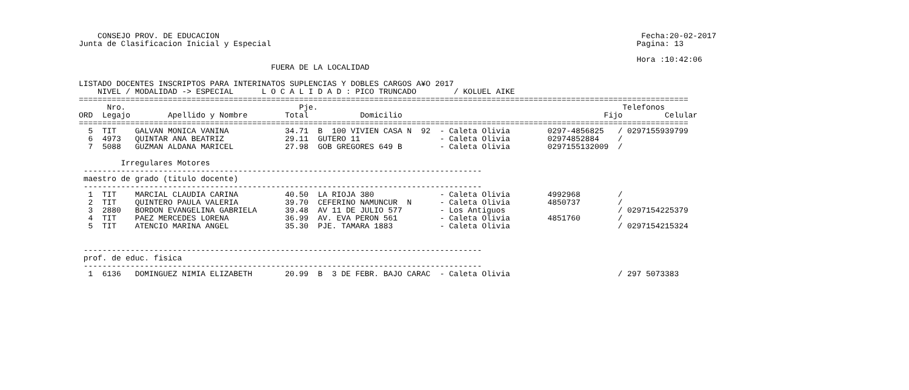CONSEJO PROV. DE EDUCACION                                                                                          Fecha:20-02-2017
Junta de Clasificacion Inicial y Especial                                                                              Pagina: 13

                                                                                                                       Hora :10:42:06
                                         FUERA DE LA LOCALIDAD

LISTADO DOCENTES INSCRIPTOS PARA INTERINATOS SUPLENCIAS Y DOBLES CARGOS A¥O 2017
    NIVEL / MODALIDAD -> ESPECIAL      L O C A L I D A D : PICO TRUNCADO        / KOLUEL AIKE
==================================================================================================================================
      Nro.                                     Pje.                                                                 Telefonos
ORD  Legajo        Apellido y Nombre        Total           Domicilio                                           Fijo         Celular
==================================================================================================================================
  5  TIT    GALVAN MONICA VANINA            34.71  B  100 VIVIEN CASA N  92  - Caleta Olivia        0297-4856825   / 0297155939799
  6  4973   QUINTAR ANA BEATRIZ             29.11  GUTERO 11                 - Caleta Olivia        02974852884    /
  7  5088   GUZMAN ALDANA MARICEL           27.98  GOB GREGORES 649 B        - Caleta Olivia        0297155132009  /

         Irregulares Motores
 -------------------------------------------------------------------------------------
 maestro de grado (titulo docente)
 -------------------------------------------------------------------------------------
  1  TIT    MARCIAL CLAUDIA CARINA          40.50  LA RIOJA 380              - Caleta Olivia        4992968        /
  2  TIT    QUINTERO PAULA VALERIA          39.70  CEFERINO NAMUNCUR  N      - Caleta Olivia        4850737        /
  3  2880   BORDON EVANGELINA GABRIELA      39.48  AV 11 DE JULIO 577        - Los Antiguos                        / 0297154225379
  4  TIT    PAEZ MERCEDES LORENA            36.99  AV. EVA PERON 561         - Caleta Olivia        4851760        /
  5  TIT    ATENCIO MARINA ANGEL            35.30  PJE. TAMARA 1883          - Caleta Olivia                       / 0297154215324


 -------------------------------------------------------------------------------------
 prof. de educ. fisica
 -------------------------------------------------------------------------------------
  1  6136   DOMINGUEZ NIMIA ELIZABETH       20.99  B  3 DE FEBR. BAJO CARAC  - Caleta Olivia                       / 297 5073383